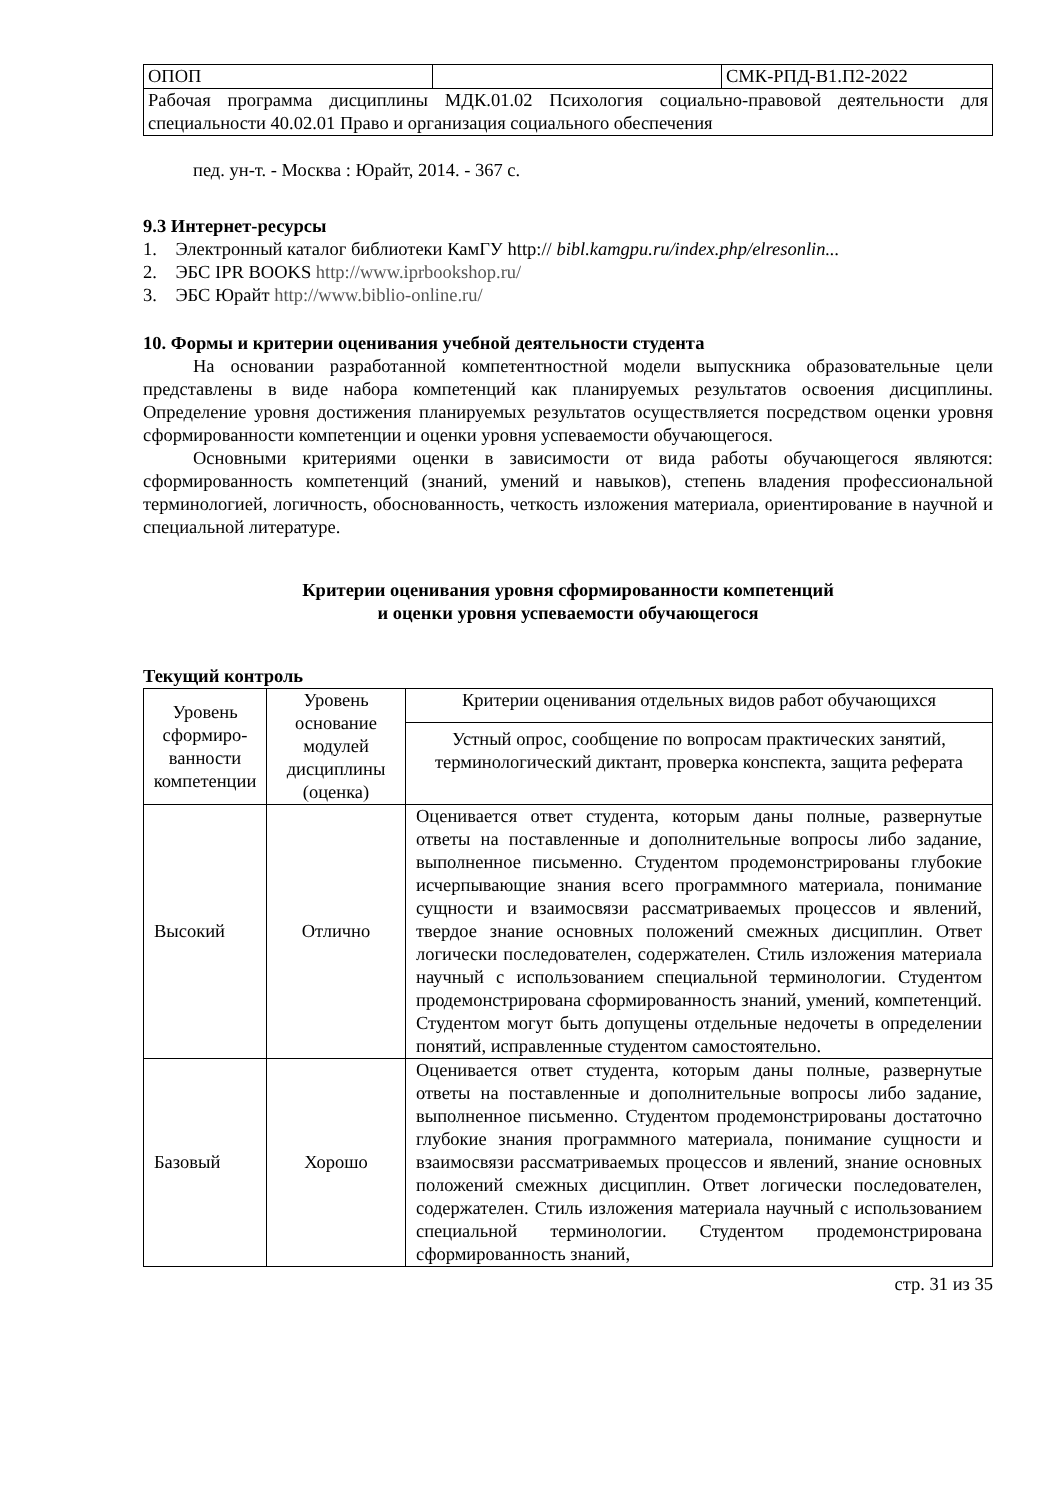| ОПОП | | СМК-РПД-В1.П2-2022 |
| Рабочая программа дисциплины МДК.01.02 Психология социально-правовой деятельности для специальности 40.02.01 Право и организация социального обеспечения | | |
пед. ун-т. - Москва : Юрайт, 2014. - 367 с.
9.3 Интернет-ресурсы
1. Электронный каталог библиотеки КамГУ http:// bibl.kamgpu.ru/index.php/elresonlin...
2. ЭБС IPR BOOKS http://www.iprbookshop.ru/
3. ЭБС Юрайт http://www.biblio-online.ru/
10. Формы и критерии оценивания учебной деятельности студента
На основании разработанной компетентностной модели выпускника образовательные цели представлены в виде набора компетенций как планируемых результатов освоения дисциплины. Определение уровня достижения планируемых результатов осуществляется посредством оценки уровня сформированности компетенции и оценки уровня успеваемости обучающегося.
Основными критериями оценки в зависимости от вида работы обучающегося являются: сформированность компетенций (знаний, умений и навыков), степень владения профессиональной терминологией, логичность, обоснованность, четкость изложения материала, ориентирование в научной и специальной литературе.
Критерии оценивания уровня сформированности компетенций
и оценки уровня успеваемости обучающегося
Текущий контроль
| Уровень сформиро-ванности компетенции | Уровень основание модулей дисциплины (оценка) | Критерии оценивания отдельных видов работ обучающихся |
| --- | --- | --- |
| | | Устный опрос, сообщение по вопросам практических занятий, терминологический диктант, проверка конспекта, защита реферата |
| Высокий | Отлично | Оценивается ответ студента, которым даны полные, развернутые ответы на поставленные и дополнительные вопросы либо задание, выполненное письменно. Студентом продемонстрированы глубокие исчерпывающие знания всего программного материала, понимание сущности и взаимосвязи рассматриваемых процессов и явлений, твердое знание основных положений смежных дисциплин. Ответ логически последователен, содержателен. Стиль изложения материала научный с использованием специальной терминологии. Студентом продемонстрирована сформированность знаний, умений, компетенций. Студентом могут быть допущены отдельные недочеты в определении понятий, исправленные студентом самостоятельно. |
| Базовый | Хорошо | Оценивается ответ студента, которым даны полные, развернутые ответы на поставленные и дополнительные вопросы либо задание, выполненное письменно. Студентом продемонстрированы достаточно глубокие знания программного материала, понимание сущности и взаимосвязи рассматриваемых процессов и явлений, знание основных положений смежных дисциплин. Ответ логически последователен, содержателен. Стиль изложения материала научный с использованием специальной терминологии. Студентом продемонстрирована сформированность знаний, |
стр. 31 из 35